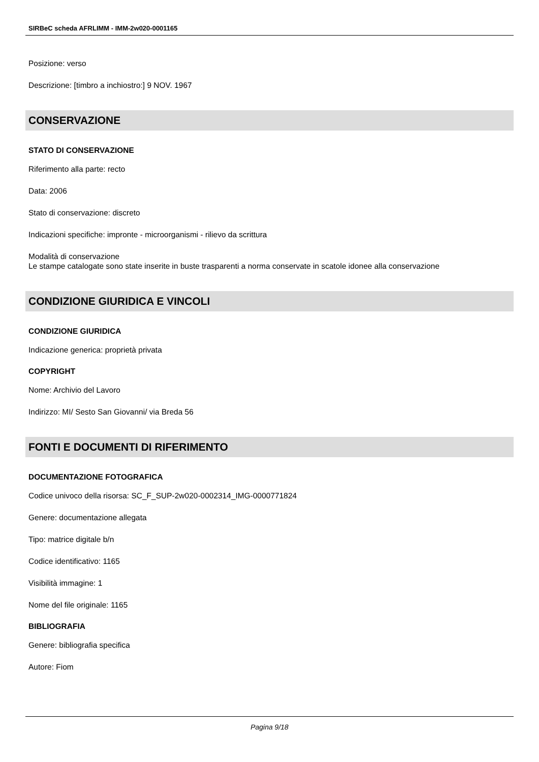SIRBeC scheda AFRLIMM - IMM-2w020-0001165
Posizione: verso
Descrizione: [timbro a inchiostro:] 9 NOV. 1967
CONSERVAZIONE
STATO DI CONSERVAZIONE
Riferimento alla parte: recto
Data: 2006
Stato di conservazione: discreto
Indicazioni specifiche: impronte - microorganismi - rilievo da scrittura
Modalità di conservazione
Le stampe catalogate sono state inserite in buste trasparenti a norma conservate in scatole idonee alla conservazione
CONDIZIONE GIURIDICA E VINCOLI
CONDIZIONE GIURIDICA
Indicazione generica: proprietà privata
COPYRIGHT
Nome: Archivio del Lavoro
Indirizzo: MI/ Sesto San Giovanni/ via Breda 56
FONTI E DOCUMENTI DI RIFERIMENTO
DOCUMENTAZIONE FOTOGRAFICA
Codice univoco della risorsa: SC_F_SUP-2w020-0002314_IMG-0000771824
Genere: documentazione allegata
Tipo: matrice digitale b/n
Codice identificativo: 1165
Visibilità immagine: 1
Nome del file originale: 1165
BIBLIOGRAFIA
Genere: bibliografia specifica
Autore: Fiom
Pagina 9/18